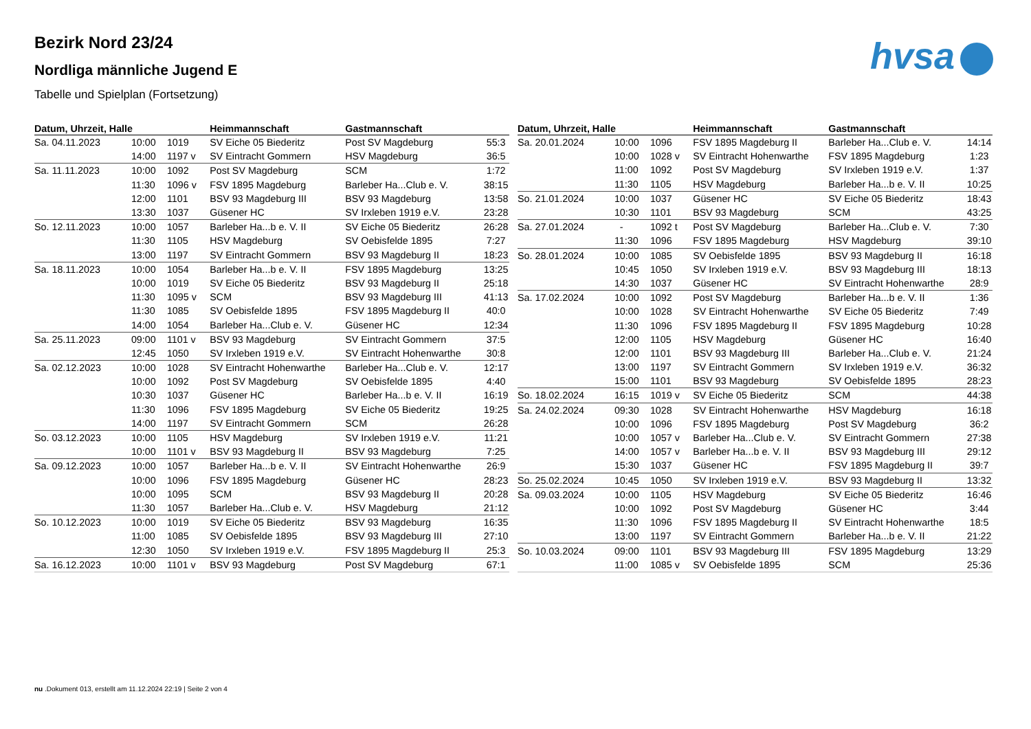Bezirk Nord 23/24
Nordliga männliche Jugend E
Tabelle und Spielplan (Fortsetzung)
hvsa
| Datum, Uhrzeit, Halle | | | Heimmannschaft | Gastmannschaft | |
| --- | --- | --- | --- | --- | --- |
| Sa. 04.11.2023 | 10:00 | 1019 | SV Eiche 05 Biederitz | Post SV Magdeburg | 55:3 |
| | 14:00 | 1197 v | SV Eintracht Gommern | HSV Magdeburg | 36:5 |
| Sa. 11.11.2023 | 10:00 | 1092 | Post SV Magdeburg | SCM | 1:72 |
| | 11:30 | 1096 v | FSV 1895 Magdeburg | Barleber Ha...Club e. V. | 38:15 |
| | 12:00 | 1101 | BSV 93 Magdeburg III | BSV 93 Magdeburg | 13:58 |
| | 13:30 | 1037 | Güsener HC | SV Irxleben 1919 e.V. | 23:28 |
| So. 12.11.2023 | 10:00 | 1057 | Barleber Ha...b e. V. II | SV Eiche 05 Biederitz | 26:28 |
| | 11:30 | 1105 | HSV Magdeburg | SV Oebisfelde 1895 | 7:27 |
| | 13:00 | 1197 | SV Eintracht Gommern | BSV 93 Magdeburg II | 18:23 |
| Sa. 18.11.2023 | 10:00 | 1054 | Barleber Ha...b e. V. II | FSV 1895 Magdeburg | 13:25 |
| | 10:00 | 1019 | SV Eiche 05 Biederitz | BSV 93 Magdeburg II | 25:18 |
| | 11:30 | 1095 v | SCM | BSV 93 Magdeburg III | 41:13 |
| | 11:30 | 1085 | SV Oebisfelde 1895 | FSV 1895 Magdeburg II | 40:0 |
| | 14:00 | 1054 | Barleber Ha...Club e. V. | Güsener HC | 12:34 |
| Sa. 25.11.2023 | 09:00 | 1101 v | BSV 93 Magdeburg | SV Eintracht Gommern | 37:5 |
| | 12:45 | 1050 | SV Irxleben 1919 e.V. | SV Eintracht Hohenwarthe | 30:8 |
| Sa. 02.12.2023 | 10:00 | 1028 | SV Eintracht Hohenwarthe | Barleber Ha...Club e. V. | 12:17 |
| | 10:00 | 1092 | Post SV Magdeburg | SV Oebisfelde 1895 | 4:40 |
| | 10:30 | 1037 | Güsener HC | Barleber Ha...b e. V. II | 16:19 |
| | 11:30 | 1096 | FSV 1895 Magdeburg | SV Eiche 05 Biederitz | 19:25 |
| | 14:00 | 1197 | SV Eintracht Gommern | SCM | 26:28 |
| So. 03.12.2023 | 10:00 | 1105 | HSV Magdeburg | SV Irxleben 1919 e.V. | 11:21 |
| | 10:00 | 1101 v | BSV 93 Magdeburg II | BSV 93 Magdeburg | 7:25 |
| Sa. 09.12.2023 | 10:00 | 1057 | Barleber Ha...b e. V. II | SV Eintracht Hohenwarthe | 26:9 |
| | 10:00 | 1096 | FSV 1895 Magdeburg | Güsener HC | 28:23 |
| | 10:00 | 1095 | SCM | BSV 93 Magdeburg II | 20:28 |
| | 11:30 | 1057 | Barleber Ha...Club e. V. | HSV Magdeburg | 21:12 |
| So. 10.12.2023 | 10:00 | 1019 | SV Eiche 05 Biederitz | BSV 93 Magdeburg | 16:35 |
| | 11:00 | 1085 | SV Oebisfelde 1895 | BSV 93 Magdeburg III | 27:10 |
| | 12:30 | 1050 | SV Irxleben 1919 e.V. | FSV 1895 Magdeburg II | 25:3 |
| Sa. 16.12.2023 | 10:00 | 1101 v | BSV 93 Magdeburg | Post SV Magdeburg | 67:1 |
| Datum, Uhrzeit, Halle | | | Heimmannschaft | Gastmannschaft | |
| --- | --- | --- | --- | --- | --- |
| Sa. 20.01.2024 | 10:00 | 1096 | FSV 1895 Magdeburg II | Barleber Ha...Club e. V. | 14:14 |
| | 10:00 | 1028 v | SV Eintracht Hohenwarthe | FSV 1895 Magdeburg | 1:23 |
| | 11:00 | 1092 | Post SV Magdeburg | SV Irxleben 1919 e.V. | 1:37 |
| | 11:30 | 1105 | HSV Magdeburg | Barleber Ha...b e. V. II | 10:25 |
| So. 21.01.2024 | 10:00 | 1037 | Güsener HC | SV Eiche 05 Biederitz | 18:43 |
| | 10:30 | 1101 | BSV 93 Magdeburg | SCM | 43:25 |
| Sa. 27.01.2024 | - | 1092 t | Post SV Magdeburg | Barleber Ha...Club e. V. | 7:30 |
| | 11:30 | 1096 | FSV 1895 Magdeburg | HSV Magdeburg | 39:10 |
| So. 28.01.2024 | 10:00 | 1085 | SV Oebisfelde 1895 | BSV 93 Magdeburg II | 16:18 |
| | 10:45 | 1050 | SV Irxleben 1919 e.V. | BSV 93 Magdeburg III | 18:13 |
| | 14:30 | 1037 | Güsener HC | SV Eintracht Hohenwarthe | 28:9 |
| Sa. 17.02.2024 | 10:00 | 1092 | Post SV Magdeburg | Barleber Ha...b e. V. II | 1:36 |
| | 10:00 | 1028 | SV Eintracht Hohenwarthe | SV Eiche 05 Biederitz | 7:49 |
| | 11:30 | 1096 | FSV 1895 Magdeburg II | FSV 1895 Magdeburg | 10:28 |
| | 12:00 | 1105 | HSV Magdeburg | Güsener HC | 16:40 |
| | 12:00 | 1101 | BSV 93 Magdeburg III | Barleber Ha...Club e. V. | 21:24 |
| | 13:00 | 1197 | SV Eintracht Gommern | SV Irxleben 1919 e.V. | 36:32 |
| | 15:00 | 1101 | BSV 93 Magdeburg | SV Oebisfelde 1895 | 28:23 |
| So. 18.02.2024 | 16:15 | 1019 v | SV Eiche 05 Biederitz | SCM | 44:38 |
| Sa. 24.02.2024 | 09:30 | 1028 | SV Eintracht Hohenwarthe | HSV Magdeburg | 16:18 |
| | 10:00 | 1096 | FSV 1895 Magdeburg | Post SV Magdeburg | 36:2 |
| | 10:00 | 1057 v | Barleber Ha...Club e. V. | SV Eintracht Gommern | 27:38 |
| | 14:00 | 1057 v | Barleber Ha...b e. V. II | BSV 93 Magdeburg III | 29:12 |
| | 15:30 | 1037 | Güsener HC | FSV 1895 Magdeburg II | 39:7 |
| So. 25.02.2024 | 10:45 | 1050 | SV Irxleben 1919 e.V. | BSV 93 Magdeburg II | 13:32 |
| Sa. 09.03.2024 | 10:00 | 1105 | HSV Magdeburg | SV Eiche 05 Biederitz | 16:46 |
| | 10:00 | 1092 | Post SV Magdeburg | Güsener HC | 3:44 |
| | 11:30 | 1096 | FSV 1895 Magdeburg II | SV Eintracht Hohenwarthe | 18:5 |
| | 13:00 | 1197 | SV Eintracht Gommern | Barleber Ha...b e. V. II | 21:22 |
| So. 10.03.2024 | 09:00 | 1101 | BSV 93 Magdeburg III | FSV 1895 Magdeburg | 13:29 |
| | 11:00 | 1085 v | SV Oebisfelde 1895 | SCM | 25:36 |
nu .Dokument 013, erstellt am 11.12.2024 22:19 | Seite 2 von 4